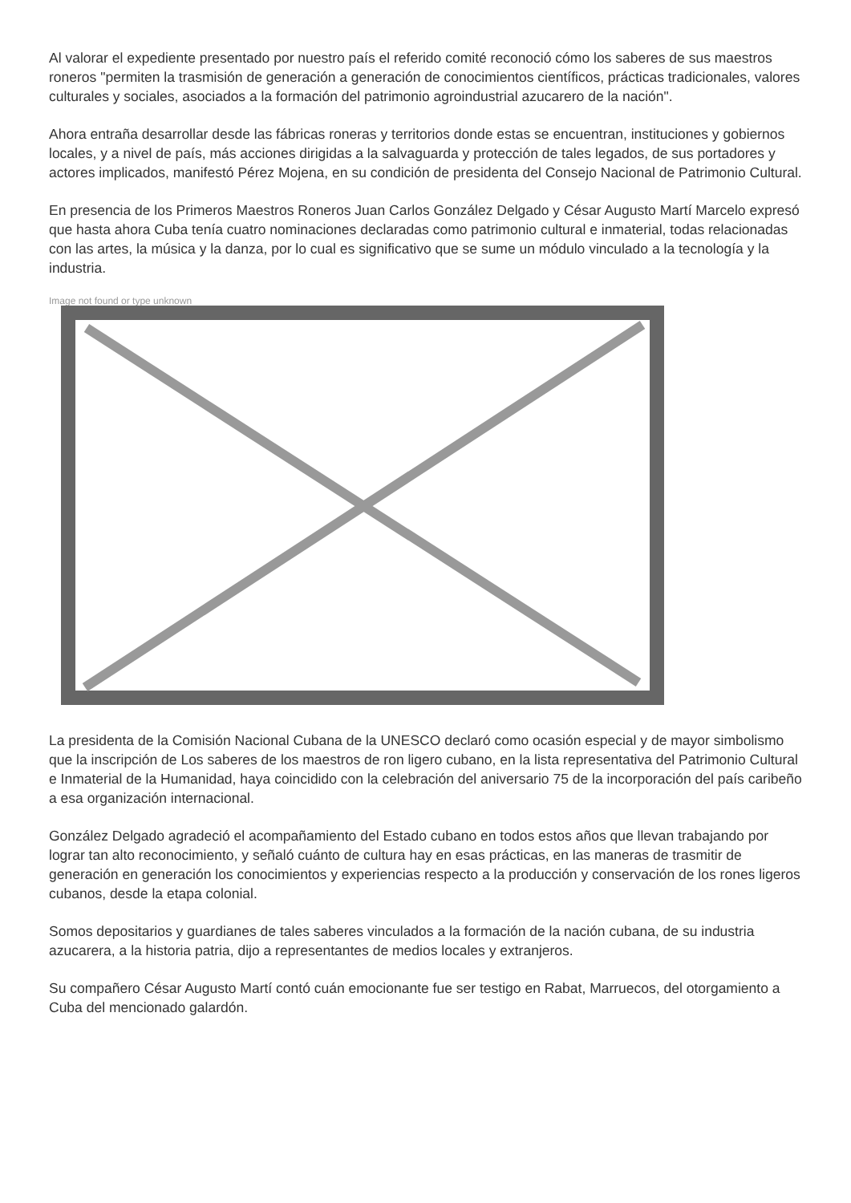Al valorar el expediente presentado por nuestro país el referido comité reconoció cómo los saberes de sus maestros roneros "permiten la trasmisión de generación a generación de conocimientos científicos, prácticas tradicionales, valores culturales y sociales, asociados a la formación del patrimonio agroindustrial azucarero de la nación".
Ahora entraña desarrollar desde las fábricas roneras y territorios donde estas se encuentran, instituciones y gobiernos locales, y a nivel de país, más acciones dirigidas a la salvaguarda y protección de tales legados, de sus portadores y actores implicados, manifestó Pérez Mojena, en su condición de presidenta del Consejo Nacional de Patrimonio Cultural.
En presencia de los Primeros Maestros Roneros Juan Carlos González Delgado y César Augusto Martí Marcelo expresó que hasta ahora Cuba tenía cuatro nominaciones declaradas como patrimonio cultural e inmaterial, todas relacionadas con las artes, la música y la danza, por lo cual es significativo que se sume un módulo vinculado a la tecnología y la industria.
Image not found or type unknown
La presidenta de la Comisión Nacional Cubana de la UNESCO declaró como ocasión especial y de mayor simbolismo que la inscripción de Los saberes de los maestros de ron ligero cubano, en la lista representativa del Patrimonio Cultural e Inmaterial de la Humanidad, haya coincidido con la celebración del aniversario 75 de la incorporación del país caribeño a esa organización internacional.
González Delgado agradeció el acompañamiento del Estado cubano en todos estos años que llevan trabajando por lograr tan alto reconocimiento, y señaló cuánto de cultura hay en esas prácticas, en las maneras de trasmitir de generación en generación los conocimientos y experiencias respecto a la producción y conservación de los rones ligeros cubanos, desde la etapa colonial.
Somos depositarios y guardianes de tales saberes vinculados a la formación de la nación cubana, de su industria azucarera, a la historia patria, dijo a representantes de medios locales y extranjeros.
Su compañero César Augusto Martí contó cuán emocionante fue ser testigo en Rabat, Marruecos, del otorgamiento a Cuba del mencionado galardón.